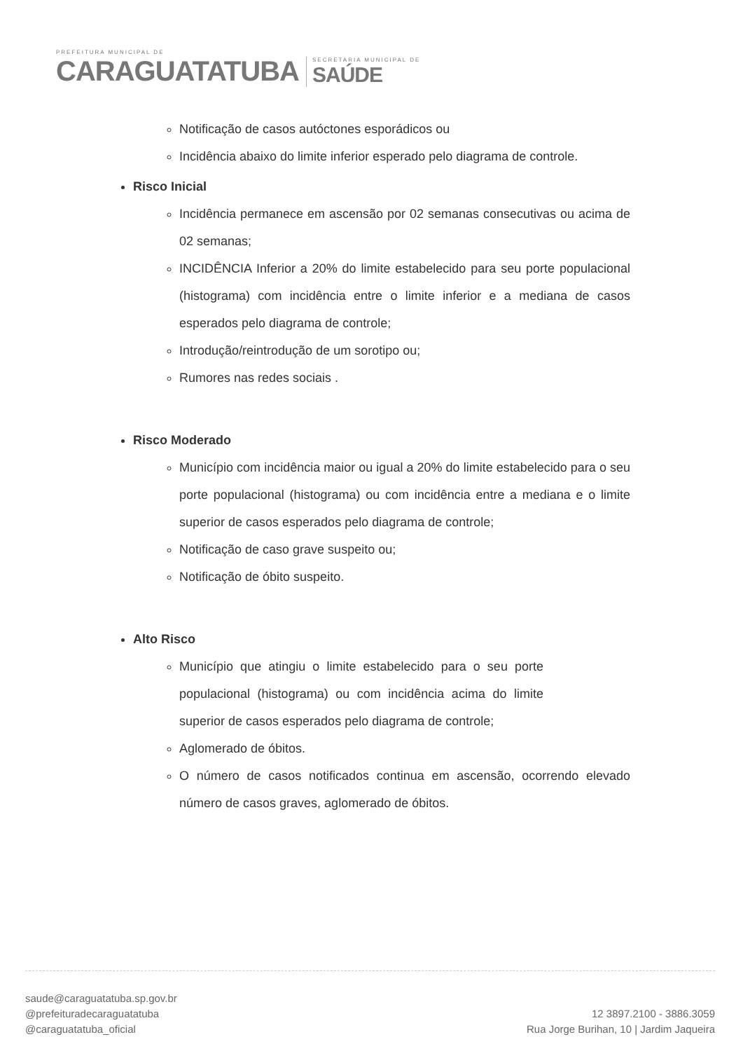PREFEITURA MUNICIPAL DE
CARAGUATATUBA
SECRETARIA MUNICIPAL DE
SAÚDE
Notificação de casos autóctones esporádicos ou
Incidência abaixo do limite inferior esperado pelo diagrama de controle.
Risco Inicial
Incidência permanece em ascensão por 02 semanas consecutivas ou acima de 02 semanas;
INCIDÊNCIA Inferior a 20% do limite estabelecido para seu porte populacional (histograma) com incidência entre o limite inferior e a mediana de casos esperados pelo diagrama de controle;
Introdução/reintrodução de um sorotipo ou;
Rumores nas redes sociais .
Risco Moderado
Município com incidência maior ou igual a 20% do limite estabelecido para o seu porte populacional (histograma) ou com incidência entre a mediana e o limite superior de casos esperados pelo diagrama de controle;
Notificação de caso grave suspeito ou;
Notificação de óbito suspeito.
Alto Risco
Município que atingiu o limite estabelecido para o seu porte populacional (histograma) ou com incidência acima do limite superior de casos esperados pelo diagrama de controle;
Aglomerado de óbitos.
O número de casos notificados continua em ascensão, ocorrendo elevado número de casos graves, aglomerado de óbitos.
saude@caraguatatuba.sp.gov.br
@prefeituradecaraguatatuba
@caraguatatuba_oficial
12 3897.2100 - 3886.3059
Rua Jorge Burihan, 10 | Jardim Jaqueira